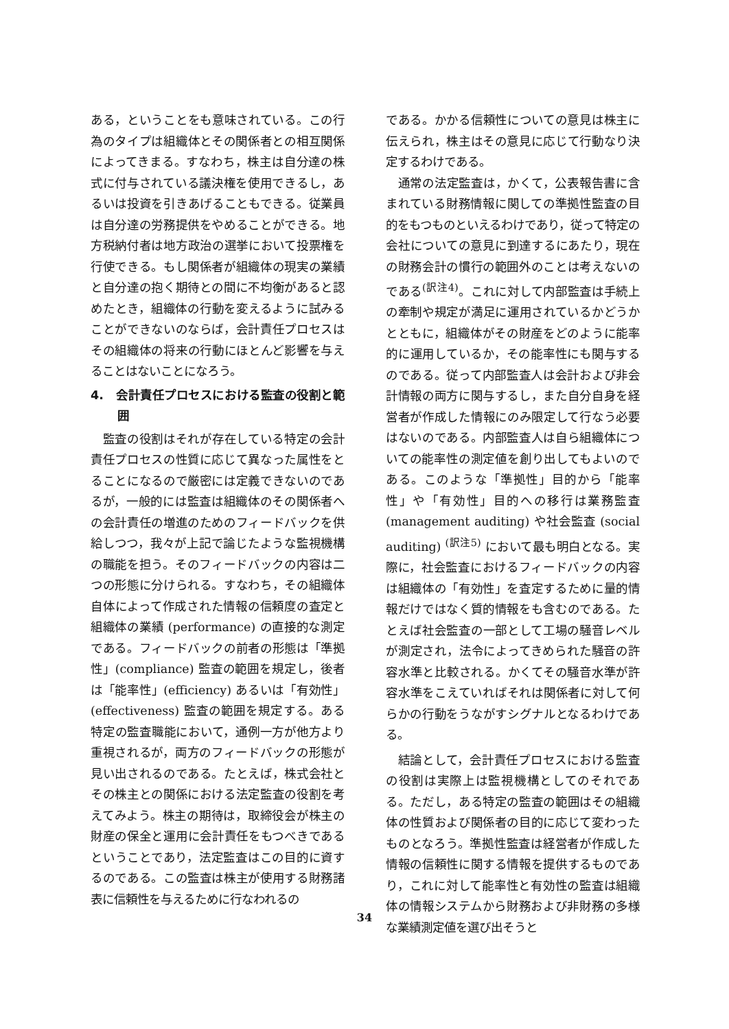ある，ということをも意味されている。この行為のタイプは組織体とその関係者との相互関係によってきまる。すなわち，株主は自分達の株式に付与されている議決権を使用できるし，あるいは投資を引きあげることもできる。従業員は自分達の労務提供をやめることができる。地方税納付者は地方政治の選挙において投票権を行使できる。もし関係者が組織体の現実の業績と自分達の抱く期待との間に不均衡があると認めたとき，組織体の行動を変えるように試みることができないのならば，会計責任プロセスはその組織体の将来の行動にほとんど影響を与えることはないことになろう。
4.　会計責任プロセスにおける監査の役割と範囲
監査の役割はそれが存在している特定の会計責任プロセスの性質に応じて異なった属性をとることになるので厳密には定義できないのであるが，一般的には監査は組織体のその関係者への会計責任の増進のためのフィードバックを供給しつつ，我々が上記で論じたような監視機構の職能を担う。そのフィードバックの内容は二つの形態に分けられる。すなわち，その組織体自体によって作成された情報の信頼度の査定と組織体の業績 (performance) の直接的な測定である。フィードバックの前者の形態は「準拠性」(compliance) 監査の範囲を規定し，後者は「能率性」(efficiency) あるいは「有効性」(effectiveness) 監査の範囲を規定する。ある特定の監査職能において，通例一方が他方より重視されるが，両方のフィードバックの形態が見い出されるのである。たとえば，株式会社とその株主との関係における法定監査の役割を考えてみよう。株主の期待は，取締役会が株主の財産の保全と運用に会計責任をもつべきであるということであり，法定監査はこの目的に資するのである。この監査は株主が使用する財務諸表に信頼性を与えるために行なわれるの
である。かかる信頼性についての意見は株主に伝えられ，株主はその意見に応じて行動なり決定するわけである。
通常の法定監査は，かくて，公表報告書に含まれている財務情報に関しての準拠性監査の目的をもつものといえるわけであり，従って特定の会社についての意見に到達するにあたり，現在の財務会計の慣行の範囲外のことは考えないのである<sup>(訳注4)</sup>。これに対して内部監査は手続上の牽制や規定が満足に運用されているかどうかとともに，組織体がその財産をどのように能率的に運用しているか，その能率性にも関与するのである。従って内部監査人は会計および非会計情報の両方に関与するし，また自分自身を経営者が作成した情報にのみ限定して行なう必要はないのである。内部監査人は自ら組織体についての能率性の測定値を創り出してもよいのである。このような「準拠性」目的から「能率性」や「有効性」目的への移行は業務監査 (management auditing) や社会監査 (social auditing) <sup>(訳注5)</sup> において最も明白となる。実際に，社会監査におけるフィードバックの内容は組織体の「有効性」を査定するために量的情報だけではなく質的情報をも含むのである。たとえば社会監査の一部として工場の騒音レベルが測定され，法令によってきめられた騒音の許容水準と比較される。かくてその騒音水準が許容水準をこえていればそれは関係者に対して何らかの行動をうながすシグナルとなるわけである。
結論として，会計責任プロセスにおける監査の役割は実際上は監視機構としてのそれである。ただし，ある特定の監査の範囲はその組織体の性質および関係者の目的に応じて変わったものとなろう。準拠性監査は経営者が作成した情報の信頼性に関する情報を提供するものであり，これに対して能率性と有効性の監査は組織体の情報システムから財務および非財務の多様な業績測定値を選び出そうと
34